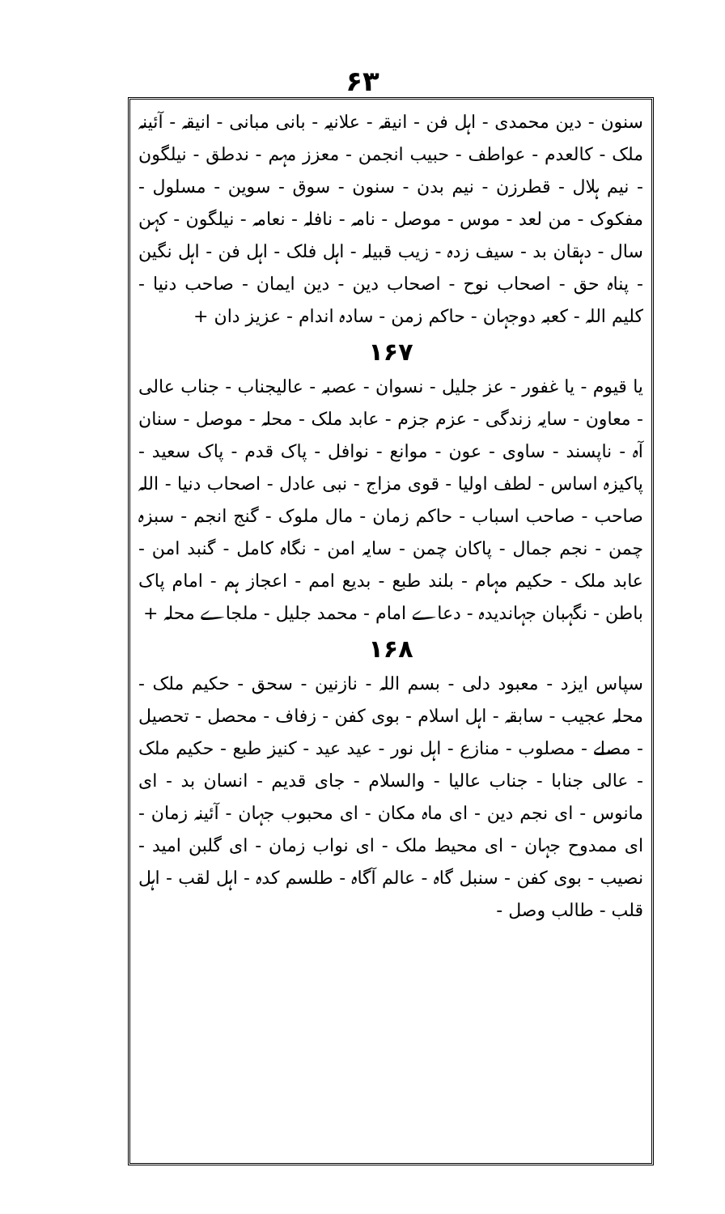۶۳
سنون - دین محمدی - اہل فن - انیقہ - علانیہ - بانی مبانی - انیقہ - آئینہ ملک - کالعدم - عواطف - حبیب انجمن - معزز مہم - ندطق - نیلگون - نیم ہلال - قطرزن - نیم بدن - سنون - سوق - سوین - مسلول - مفکوک - من لعد - موس - موصل - نامہ - نافلہ - نعامہ - نیلگون - کہن سال - دہقان بد - سیف زدہ - زیب قبیلہ - اہل فلک - اہل فن - اہل نگین - پناہ حق - اصحاب نوح - اصحاب دین - دین ایمان - صاحب دنیا - کلیم اللہ - کعبہ دوجہان - حاکم زمن - سادہ اندام - عزیز دان +
۱۶۷
یا قیوم - یا غفور - عز جلیل - نسوان - عصبہ - عالیجناب - جناب عالی - معاون - سایہ زندگی - عزم جزم - عابد ملک - محلہ - موصل - سنان آہ - ناپسند - ساوی - عون - موانع - نوافل - پاک قدم - پاک سعید - پاکیزہ اساس - لطف اولیا - قوی مزاج - نبی عادل - اصحاب دنیا - اللہ صاحب - صاحب اسباب - حاکم زمان - مال ملوک - گنج انجم - سبزہ چمن - نجم جمال - پاکان چمن - سایہ امن - نگاہ کامل - گنبد امن - عابد ملک - حکیم مہام - بلند طبع - بدیع امم - اعجاز ہم - امام پاک باطن - نگہبان جہاندیدہ - دعاے امام - محمد جلیل - ملجاے محلہ +
۱۶۸
سپاس ایزد - معبود دلی - بسم اللہ - نازنین - سحق - حکیم ملک - محلہ عجیب - سابقہ - اہل اسلام - بوی کفن - زفاف - محصل - تحصیل - مصلے - مصلوب - منازع - اہل نور - عید عید - کنیز طبع - حکیم ملک - عالی جنابا - جناب عالیا - والسلام - جای قدیم - انسان بد - ای مانوس - ای نجم دین - ای ماہ مکان - ای محبوب جہان - آئینہ زمان - ای ممدوح جہان - ای محیط ملک - ای نواب زمان - ای گلبن امید - نصیب - بوی کفن - سنبل گاہ - عالم آگاہ - طلسم کدہ - اہل لقب - اہل قلب - طالب وصل -